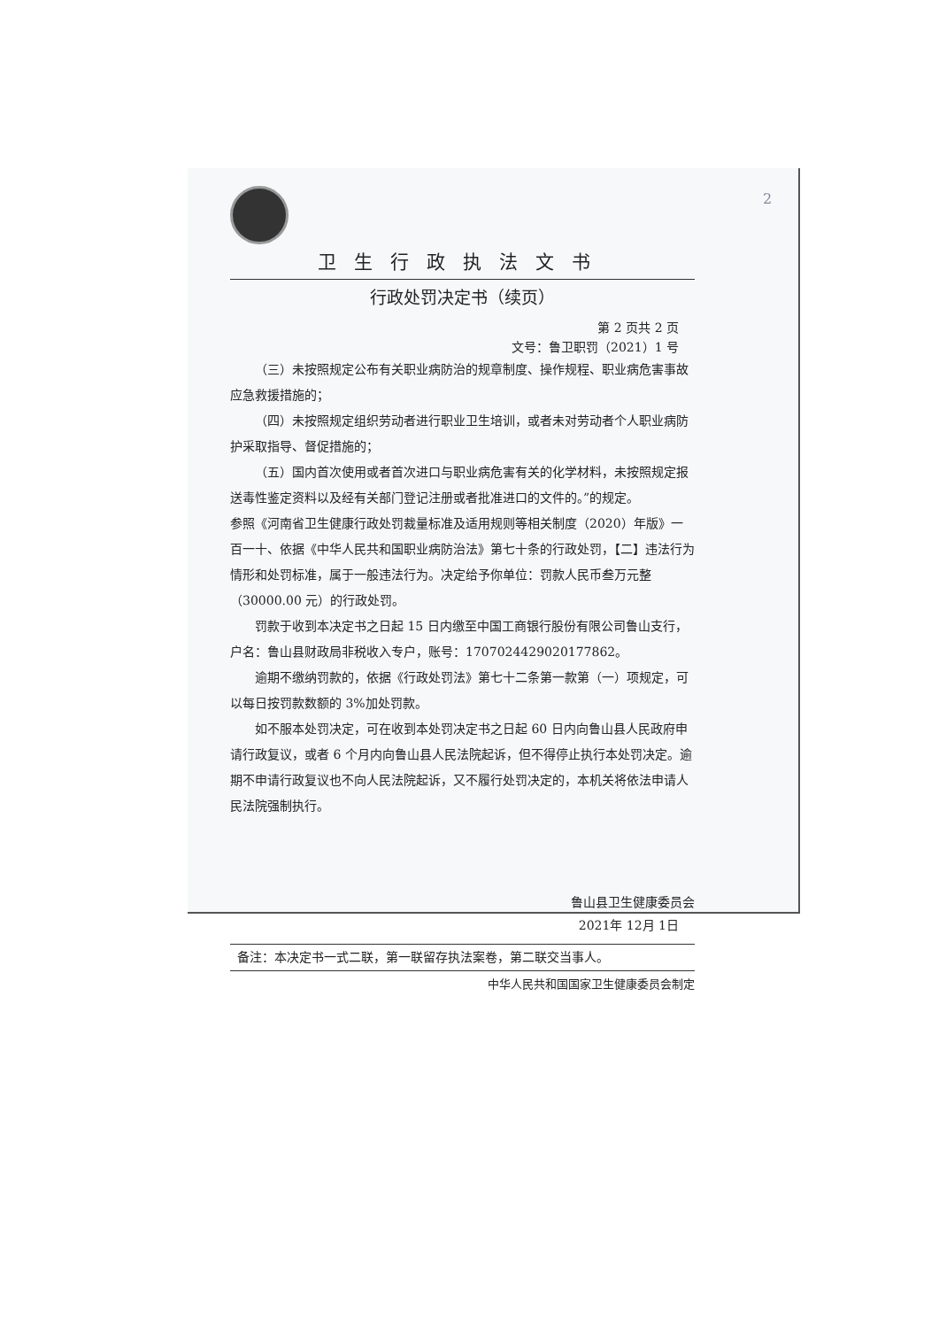2
卫生行政执法文书
行政处罚决定书（续页）
第 2 页共 2 页
文号：鲁卫职罚（2021）1 号
（三）未按照规定公布有关职业病防治的规章制度、操作规程、职业病危害事故应急救援措施的；
（四）未按照规定组织劳动者进行职业卫生培训，或者未对劳动者个人职业病防护采取指导、督促措施的；
（五）国内首次使用或者首次进口与职业病危害有关的化学材料，未按照规定报送毒性鉴定资料以及经有关部门登记注册或者批准进口的文件的。”的规定。
参照《河南省卫生健康行政处罚裁量标准及适用规则等相关制度（2020）年版》一百一十、依据《中华人民共和国职业病防治法》第七十条的行政处罚，【二】违法行为情形和处罚标准，属于一般违法行为。决定给予你单位：罚款人民币叁万元整（30000.00 元）的行政处罚。
罚款于收到本决定书之日起 15 日内缴至中国工商银行股份有限公司鲁山支行，户名：鲁山县财政局非税收入专户，账号：1707024429020177862。
逾期不缴纳罚款的，依据《行政处罚法》第七十二条第一款第（一）项规定，可以每日按罚款数额的 3%加处罚款。
如不服本处罚决定，可在收到本处罚决定书之日起 60 日内向鲁山县人民政府申请行政复议，或者 6 个月内向鲁山县人民法院起诉，但不得停止执行本处罚决定。逾期不申请行政复议也不向人民法院起诉，又不履行处罚决定的，本机关将依法申请人民法院强制执行。
鲁山县卫生健康委员会
2021年 12月 1日
备注：本决定书一式二联，第一联留存执法案卷，第二联交当事人。
中华人民共和国国家卫生健康委员会制定